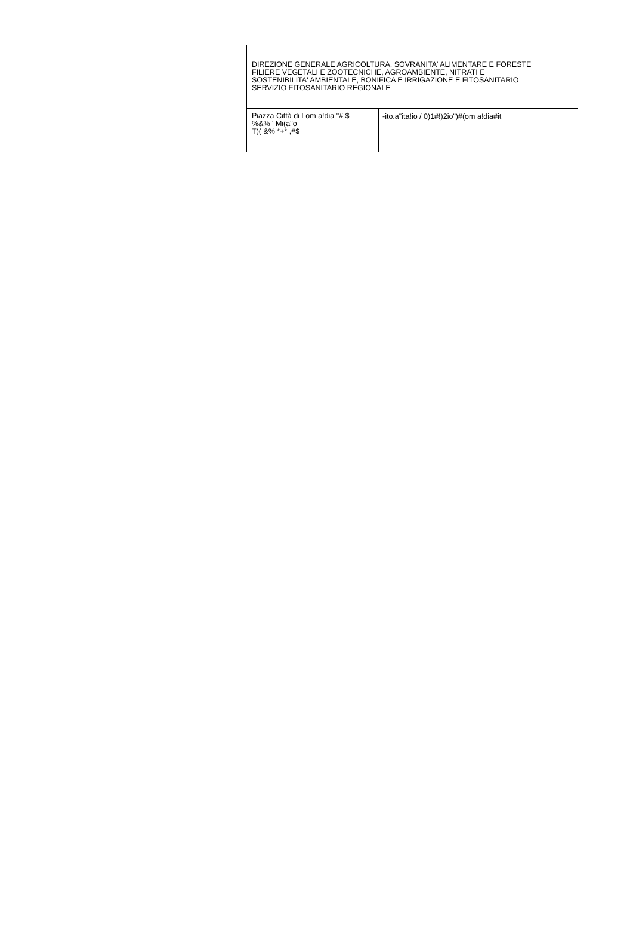DIREZIONE GENERALE AGRICOLTURA, SOVRANITA' ALIMENTARE E FORESTE
FILIERE VEGETALI E ZOOTECNICHE, AGROAMBIENTE, NITRATI E
SOSTENIBILITA' AMBIENTALE, BONIFICA E IRRIGAZIONE E FITOSANITARIO
SERVIZIO FITOSANITARIO REGIONALE
Piazza Città di Lom a!dia "# $
%&% ' Mi(a"o
T)( &% *+* ,#$
-ito.a"ita!io / 0)1#!)2io")#(om a!dia#it